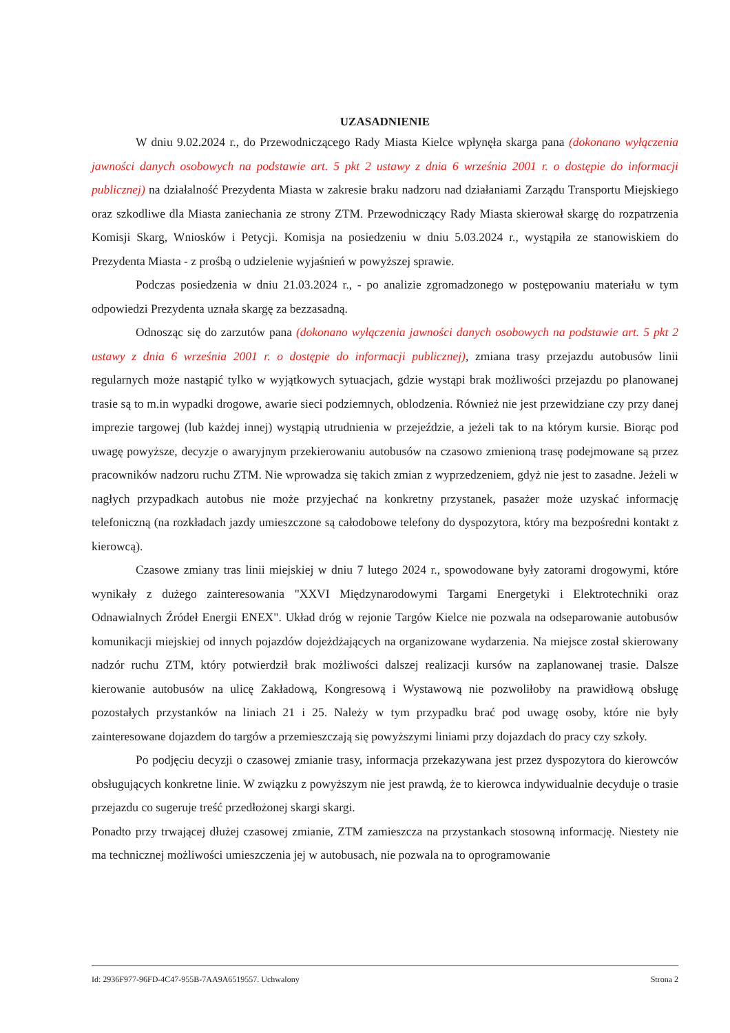UZASADNIENIE
W dniu 9.02.2024 r., do Przewodniczącego Rady Miasta Kielce wpłynęła skarga pana (dokonano wyłączenia jawności danych osobowych na podstawie art. 5 pkt 2 ustawy z dnia 6 września 2001 r. o dostępie do informacji publicznej) na działalność Prezydenta Miasta w zakresie braku nadzoru nad działaniami Zarządu Transportu Miejskiego oraz szkodliwe dla Miasta zaniechania ze strony ZTM. Przewodniczący Rady Miasta skierował skargę do rozpatrzenia Komisji Skarg, Wniosków i Petycji. Komisja na posiedzeniu w dniu 5.03.2024 r., wystąpiła ze stanowiskiem do Prezydenta Miasta - z prośbą o udzielenie wyjaśnień w powyższej sprawie.
Podczas posiedzenia w dniu 21.03.2024 r., - po analizie zgromadzonego w postępowaniu materiału w tym odpowiedzi Prezydenta uznała skargę za bezzasadną.
Odnosząc się do zarzutów pana (dokonano wyłączenia jawności danych osobowych na podstawie art. 5 pkt 2 ustawy z dnia 6 września 2001 r. o dostępie do informacji publicznej), zmiana trasy przejazdu autobusów linii regularnych może nastąpić tylko w wyjątkowych sytuacjach, gdzie wystąpi brak możliwości przejazdu po planowanej trasie są to m.in wypadki drogowe, awarie sieci podziemnych, oblodzenia. Również nie jest przewidziane czy przy danej imprezie targowej (lub każdej innej) wystąpią utrudnienia w przejeździe, a jeżeli tak to na którym kursie. Biorąc pod uwagę powyższe, decyzje o awaryjnym przekierowaniu autobusów na czasowo zmienioną trasę podejmowane są przez pracowników nadzoru ruchu ZTM. Nie wprowadza się takich zmian z wyprzedzeniem, gdyż nie jest to zasadne. Jeżeli w nagłych przypadkach autobus nie może przyjechać na konkretny przystanek, pasażer może uzyskać informację telefoniczną (na rozkładach jazdy umieszczone są całodobowe telefony do dyspozytora, który ma bezpośredni kontakt z kierowcą).
Czasowe zmiany tras linii miejskiej w dniu 7 lutego 2024 r., spowodowane były zatorami drogowymi, które wynikały z dużego zainteresowania "XXVI Międzynarodowymi Targami Energetyki i Elektrotechniki oraz Odnawialnych Źródeł Energii ENEX". Układ dróg w rejonie Targów Kielce nie pozwala na odseparowanie autobusów komunikacji miejskiej od innych pojazdów dojeżdżających na organizowane wydarzenia. Na miejsce został skierowany nadzór ruchu ZTM, który potwierdził brak możliwości dalszej realizacji kursów na zaplanowanej trasie. Dalsze kierowanie autobusów na ulicę Zakładową, Kongresową i Wystawową nie pozwoliłoby na prawidłową obsługę pozostałych przystanków na liniach 21 i 25. Należy w tym przypadku brać pod uwagę osoby, które nie były zainteresowane dojazdem do targów a przemieszczają się powyższymi liniami przy dojazdach do pracy czy szkoły.
Po podjęciu decyzji o czasowej zmianie trasy, informacja przekazywana jest przez dyspozytora do kierowców obsługujących konkretne linie. W związku z powyższym nie jest prawdą, że to kierowca indywidualnie decyduje o trasie przejazdu co sugeruje treść przedłożonej skargi skargi.
Ponadto przy trwającej dłużej czasowej zmianie, ZTM zamieszcza na przystankach stosowną informację. Niestety nie ma technicznej możliwości umieszczenia jej w autobusach, nie pozwala na to oprogramowanie
Id: 2936F977-96FD-4C47-955B-7AA9A6519557. Uchwalony Strona 2